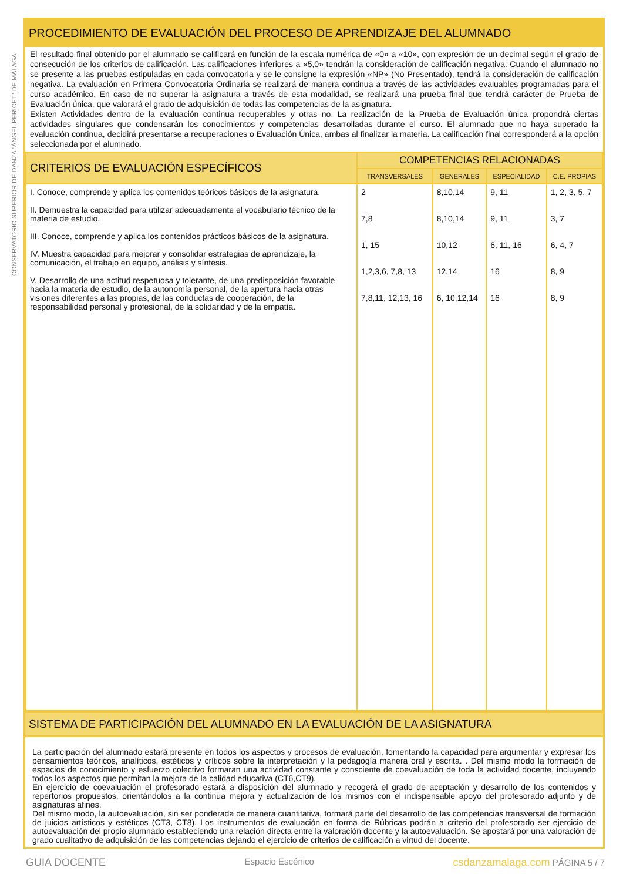CONSERVATORIO SUPERIOR DE DANZA "ÁNGEL PERICET" DE MÁLAGA
PROCEDIMIENTO DE EVALUACIÓN DEL PROCESO DE APRENDIZAJE DEL ALUMNADO
El resultado final obtenido por el alumnado se calificará en función de la escala numérica de «0» a «10», con expresión de un decimal según el grado de consecución de los criterios de calificación. Las calificaciones inferiores a «5,0» tendrán la consideración de calificación negativa. Cuando el alumnado no se presente a las pruebas estipuladas en cada convocatoria y se le consigne la expresión «NP» (No Presentado), tendrá la consideración de calificación negativa. La evaluación en Primera Convocatoria Ordinaria se realizará de manera continua a través de las actividades evaluables programadas para el curso académico. En caso de no superar la asignatura a través de esta modalidad, se realizará una prueba final que tendrá carácter de Prueba de Evaluación única, que valorará el grado de adquisición de todas las competencias de la asignatura.
Existen Actividades dentro de la evaluación continua recuperables y otras no. La realización de la Prueba de Evaluación única propondrá ciertas actividades singulares que condensarán los conocimientos y competencias desarrolladas durante el curso. El alumnado que no haya superado la evaluación continua, decidirá presentarse a recuperaciones o Evaluación Única, ambas al finalizar la materia. La calificación final corresponderá a la opción seleccionada por el alumnado.
| CRITERIOS DE EVALUACIÓN ESPECÍFICOS | COMPETENCIAS RELACIONADAS | | | |
| --- | --- | --- | --- | --- |
| | TRANSVERSALES | GENERALES | ESPECIALIDAD | C.E. PROPIAS |
| I. Conoce, comprende y aplica los contenidos teóricos básicos de la asignatura. II. Demuestra la capacidad para utilizar adecuadamente el vocabulario técnico de la materia de estudio. III. Conoce, comprende y aplica los contenidos prácticos básicos de la asignatura. IV. Muestra capacidad para mejorar y consolidar estrategias de aprendizaje, la comunicación, el trabajo en equipo, análisis y síntesis. V. Desarrollo de una actitud respetuosa y tolerante, de una predisposición favorable hacia la materia de estudio, de la autonomía personal, de la apertura hacia otras visiones diferentes a las propias, de las conductas de cooperación, de la responsabilidad personal y profesional, de la solidaridad y de la empatía. | 2 7,8 1, 15 1,2,3,6, 7,8, 13 7,8,11, 12,13, 16 | 8,10,14 8,10,14 10,12 12,14 6, 10,12,14 | 9, 11 9, 11 6, 11, 16 16 16 | 1, 2, 3, 5, 7 3, 7 6, 4, 7 8, 9 8, 9 |
SISTEMA DE PARTICIPACIÓN DEL ALUMNADO EN LA EVALUACIÓN DE LA ASIGNATURA
La participación del alumnado estará presente en todos los aspectos y procesos de evaluación, fomentando la capacidad para argumentar y expresar los pensamientos teóricos, analíticos, estéticos y críticos sobre la interpretación y la pedagogía manera oral y escrita. . Del mismo modo la formación de espacios de conocimiento y esfuerzo colectivo formaran una actividad constante y consciente de coevaluación de toda la actividad docente, incluyendo todos los aspectos que permitan la mejora de la calidad educativa (CT6,CT9).
En ejercicio de coevaluación el profesorado estará a disposición del alumnado y recogerá el grado de aceptación y desarrollo de los contenidos y repertorios propuestos, orientándolos a la continua mejora y actualización de los mismos con el indispensable apoyo del profesorado adjunto y de asignaturas afines.
Del mismo modo, la autoevaluación, sin ser ponderada de manera cuantitativa, formará parte del desarrollo de las competencias transversal de formación de juicios artísticos y estéticos (CT3, CT8). Los instrumentos de evaluación en forma de Rúbricas podrán a criterio del profesorado ser ejercicio de autoevaluación del propio alumnado estableciendo una relación directa entre la valoración docente y la autoevaluación. Se apostará por una valoración de grado cualitativo de adquisición de las competencias dejando el ejercicio de criterios de calificación a virtud del docente.
GUIA DOCENTE Espacio Escénico csdanzamalaga.com PÁGINA 5 / 7